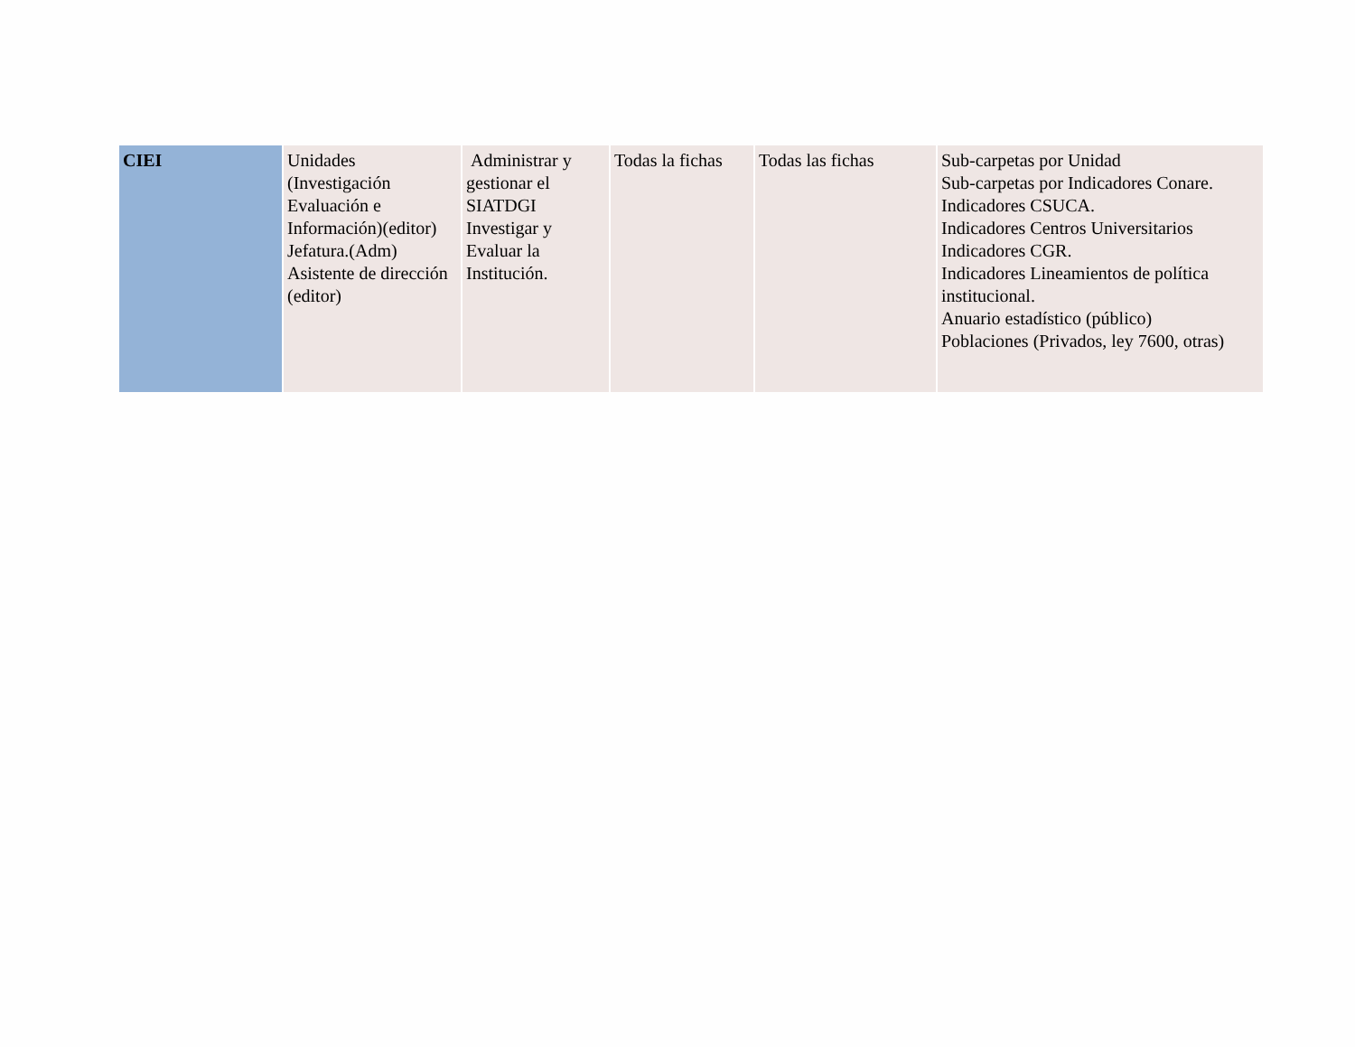| CIEI | Unidades (Investigación Evaluación e Información)(editor) Jefatura.(Adm) Asistente de dirección (editor) | Administrar y gestionar el SIATDGI Investigar y Evaluar la Institución. | Todas la fichas | Todas las fichas | Sub-carpetas por Unidad Sub-carpetas por Indicadores Conare. Indicadores CSUCA. Indicadores Centros Universitarios Indicadores CGR. Indicadores Lineamientos de política institucional. Anuario estadístico (público) Poblaciones (Privados, ley 7600, otras) |